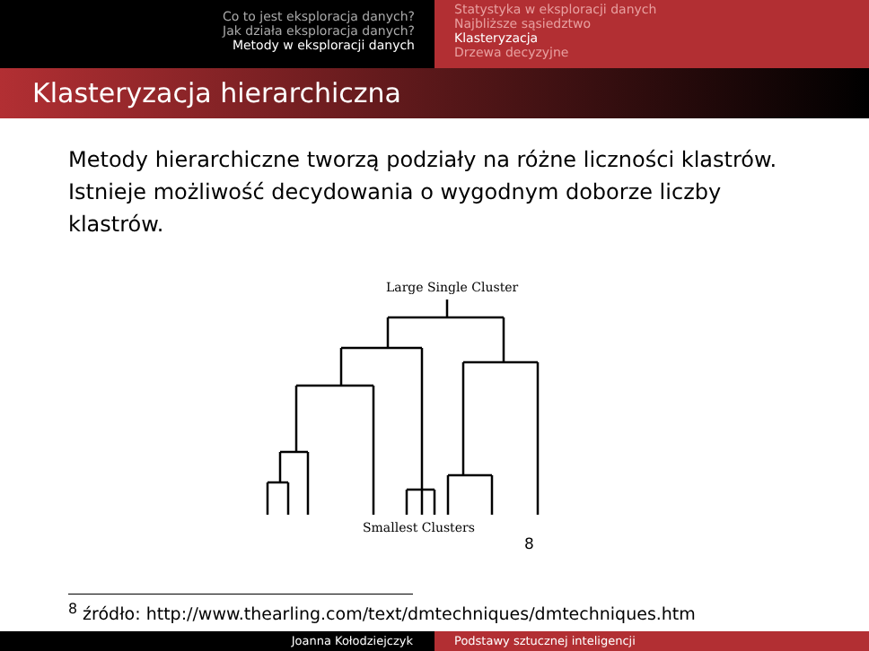Co to jest eksploracja danych?
Jak działa eksploracja danych?
Metody w eksploracji danych
Statystyka w eksploracji danych
Najbliższe sąsiedztwo
Klasteryzacja
Drzewa decyzyjne
Klasteryzacja hierarchiczna
Metody hierarchiczne tworzą podziały na różne liczności klastrów. Istnieje możliwość decydowania o wygodnym doborze liczby klastrów.
Large Single Cluster
Smallest Clusters 8
<sup>8</sup> źródło: http://www.thearling.com/text/dmtechniques/dmtechniques.htm
Joanna Kołodziejczyk Podstawy sztucznej inteligencji